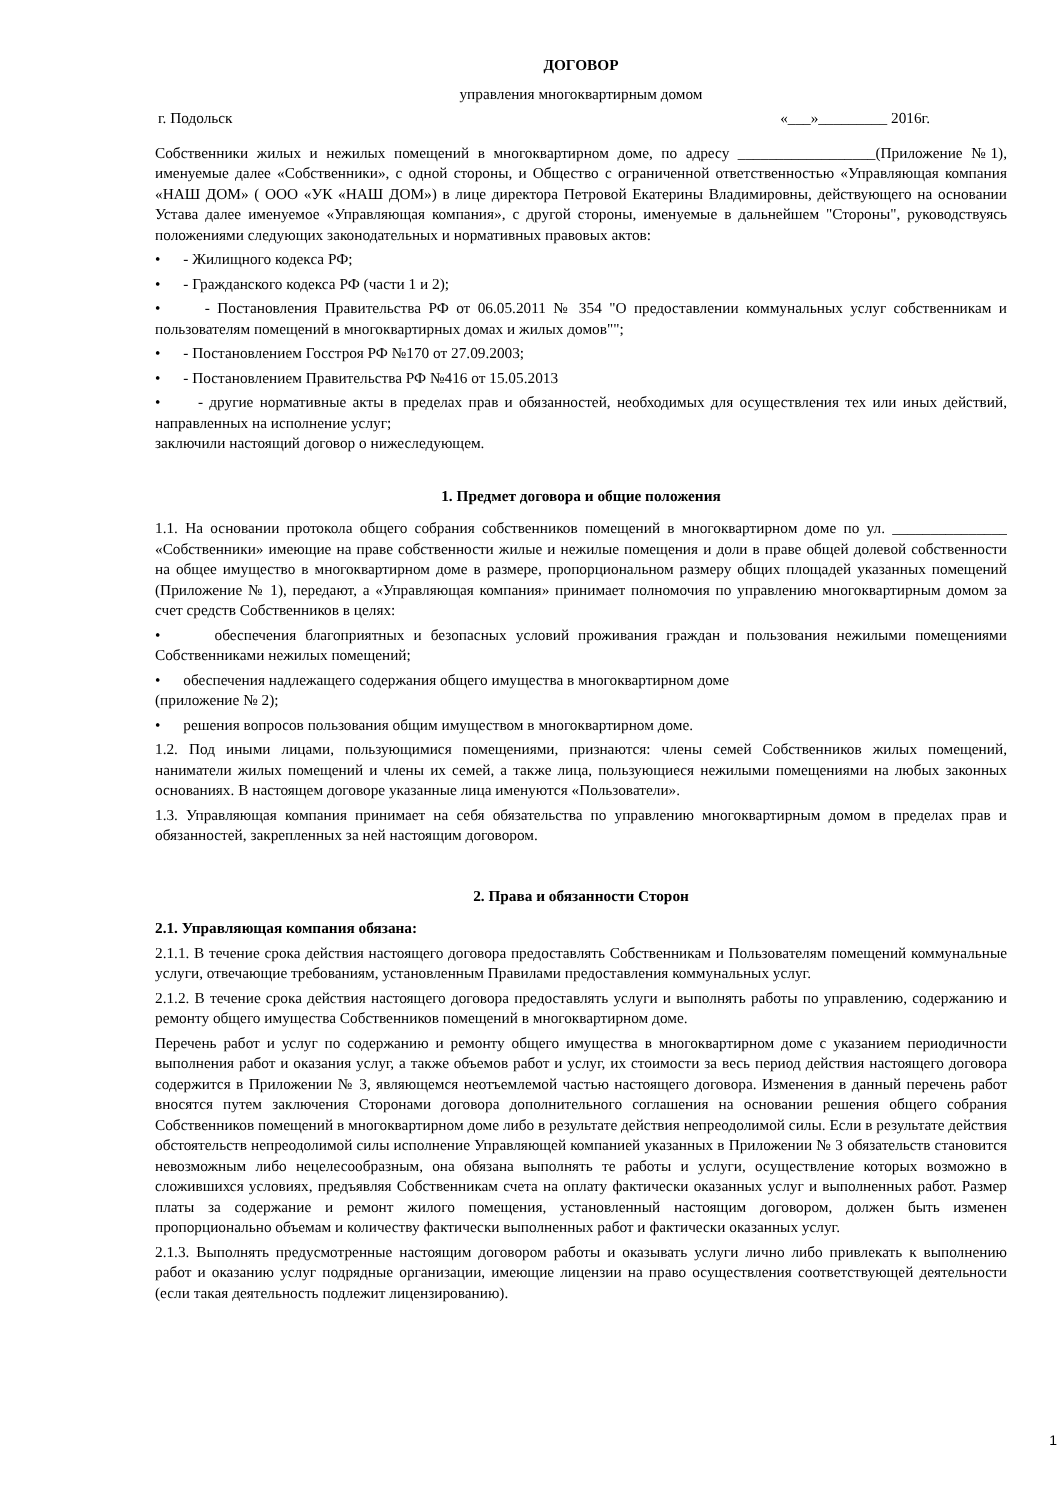ДОГОВОР
управления многоквартирным домом
г. Подольск «___»_________ 2016г.
Собственники жилых и нежилых помещений в многоквартирном доме, по адресу __________________(Приложение №1), именуемые далее «Собственники», с одной стороны, и Общество с ограниченной ответственностью «Управляющая компания «НАШ ДОМ» ( ООО «УК «НАШ ДОМ») в лице директора Петровой Екатерины Владимировны, действующего на основании Устава далее именуемое «Управляющая компания», с другой стороны, именуемые в дальнейшем "Стороны", руководствуясь положениями следующих законодательных и нормативных правовых актов:
• - Жилищного кодекса РФ;
• - Гражданского кодекса РФ (части 1 и 2);
• - Постановления Правительства РФ от 06.05.2011 № 354 "О предоставлении коммунальных услуг собственникам и пользователям помещений в многоквартирных домах и жилых домов"";
• - Постановлением Госстроя РФ №170 от 27.09.2003;
• - Постановлением Правительства РФ №416 от 15.05.2013
• - другие нормативные акты в пределах прав и обязанностей, необходимых для осуществления тех или иных действий, направленных на исполнение услуг;
заключили настоящий договор о нижеследующем.
1. Предмет договора и общие положения
1.1. На основании протокола общего собрания собственников помещений в многоквартирном доме по ул. _______________ «Собственники» имеющие на праве собственности жилые и нежилые помещения и доли в праве общей долевой собственности на общее имущество в многоквартирном доме в размере, пропорциональном размеру общих площадей указанных помещений (Приложение № 1), передают, а «Управляющая компания» принимает полномочия по управлению многоквартирным домом за счет средств Собственников в целях:
• обеспечения благоприятных и безопасных условий проживания граждан и пользования нежилыми помещениями Собственниками нежилых помещений;
• обеспечения надлежащего содержания общего имущества в многоквартирном доме
(приложение № 2);
• решения вопросов пользования общим имуществом в многоквартирном доме.
1.2. Под иными лицами, пользующимися помещениями, признаются: члены семей Собственников жилых помещений, наниматели жилых помещений и члены их семей, а также лица, пользующиеся нежилыми помещениями на любых законных основаниях. В настоящем договоре указанные лица именуются «Пользователи».
1.3. Управляющая компания принимает на себя обязательства по управлению многоквартирным домом в пределах прав и обязанностей, закрепленных за ней настоящим договором.
2. Права и обязанности Сторон
2.1. Управляющая компания обязана:
2.1.1. В течение срока действия настоящего договора предоставлять Собственникам и Пользователям помещений коммунальные услуги, отвечающие требованиям, установленным Правилами предоставления коммунальных услуг.
2.1.2. В течение срока действия настоящего договора предоставлять услуги и выполнять работы по управлению, содержанию и ремонту общего имущества Собственников помещений в многоквартирном доме.
Перечень работ и услуг по содержанию и ремонту общего имущества в многоквартирном доме с указанием периодичности выполнения работ и оказания услуг, а также объемов работ и услуг, их стоимости за весь период действия настоящего договора содержится в Приложении № 3, являющемся неотъемлемой частью настоящего договора. Изменения в данный перечень работ вносятся путем заключения Сторонами договора дополнительного соглашения на основании решения общего собрания Собственников помещений в многоквартирном доме либо в результате действия непреодолимой силы. Если в результате действия обстоятельств непреодолимой силы исполнение Управляющей компанией указанных в Приложении № 3 обязательств становится невозможным либо нецелесообразным, она обязана выполнять те работы и услуги, осуществление которых возможно в сложившихся условиях, предъявляя Собственникам счета на оплату фактически оказанных услуг и выполненных работ. Размер платы за содержание и ремонт жилого помещения, установленный настоящим договором, должен быть изменен пропорционально объемам и количеству фактически выполненных работ и фактически оказанных услуг.
2.1.3. Выполнять предусмотренные настоящим договором работы и оказывать услуги лично либо привлекать к выполнению работ и оказанию услуг подрядные организации, имеющие лицензии на право осуществления соответствующей деятельности (если такая деятельность подлежит лицензированию).
1